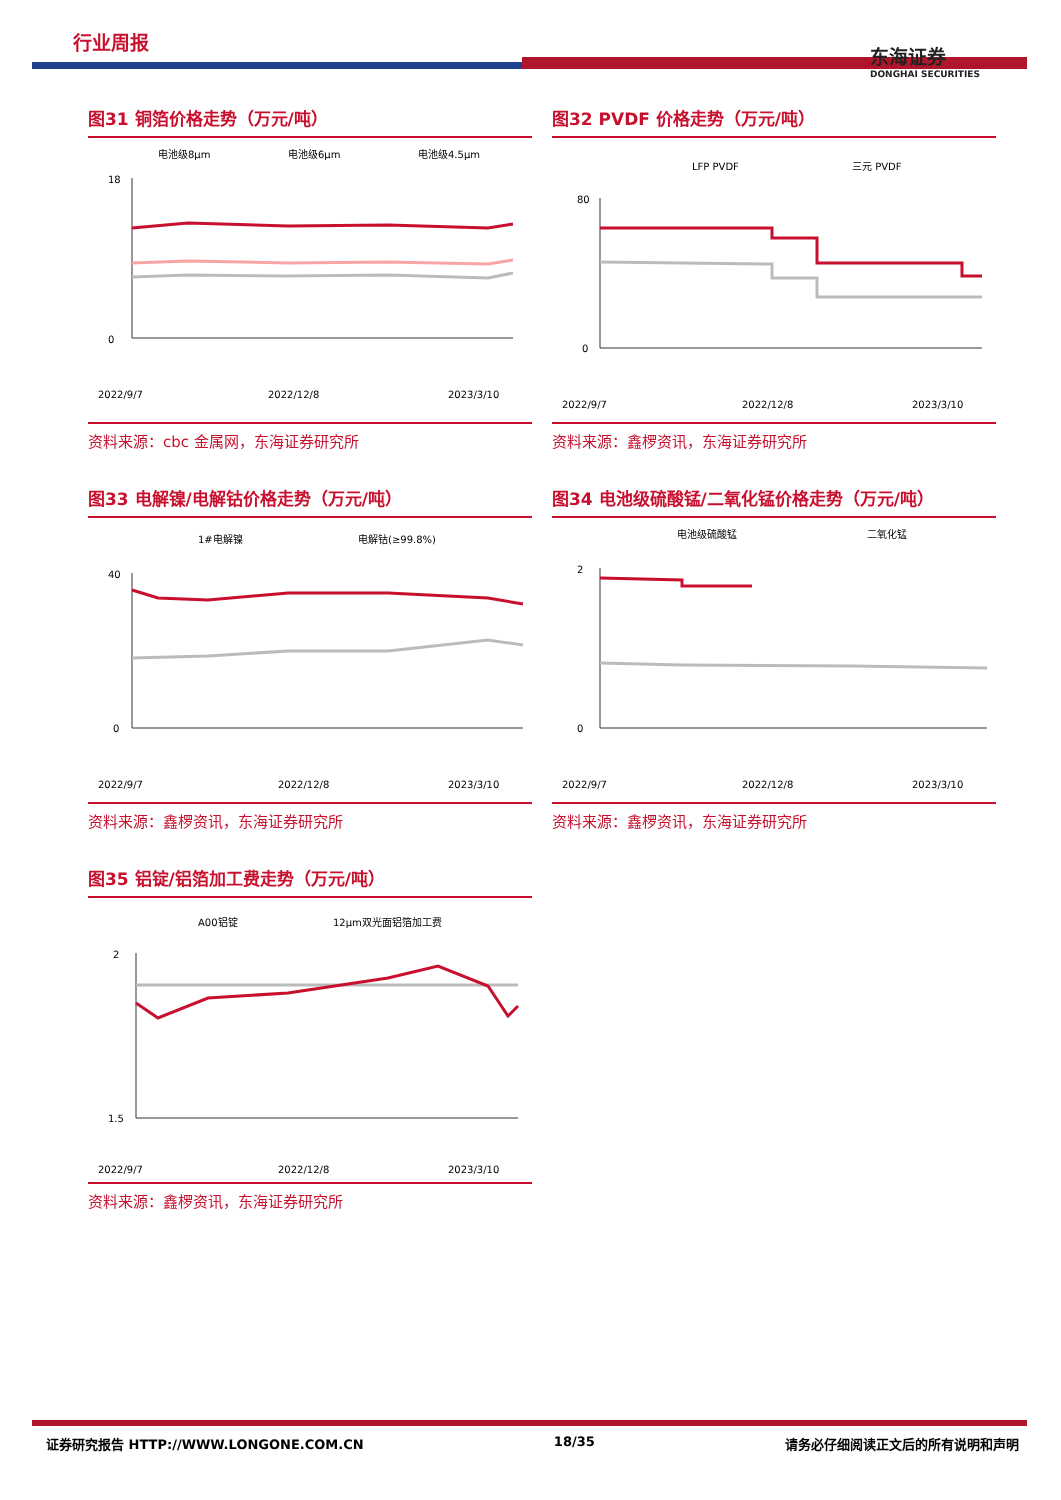行业周报
东海证券
DONGHAI SECURITIES
图31 铜箔价格走势（万元/吨）
电池级8μm
电池级6μm
电池级4.5μm
0
18
2022/9/7
2022/12/8
2023/3/10
资料来源：cbc 金属网，东海证券研究所
图32 PVDF 价格走势（万元/吨）
LFP PVDF
三元 PVDF
80
0
2022/9/7
2022/12/8
2023/3/10
资料来源：鑫椤资讯，东海证券研究所
图33 电解镍/电解钴价格走势（万元/吨）
1#电解镍
电解钴(≥99.8%)
40
0
2022/9/7
2022/12/8
2023/3/10
资料来源：鑫椤资讯，东海证券研究所
图34 电池级硫酸锰/二氧化锰价格走势（万元/吨）
电池级硫酸锰
二氧化锰
2
0
2022/9/7
2022/12/8
2023/3/10
资料来源：鑫椤资讯，东海证券研究所
图35 铝锭/铝箔加工费走势（万元/吨）
A00铝锭
12μm双光面铝箔加工费
2
1.5
2022/9/7
2022/12/8
2023/3/10
资料来源：鑫椤资讯，东海证券研究所
证券研究报告 HTTP://WWW.LONGONE.COM.CN 18/35 请务必仔细阅读正文后的所有说明和声明